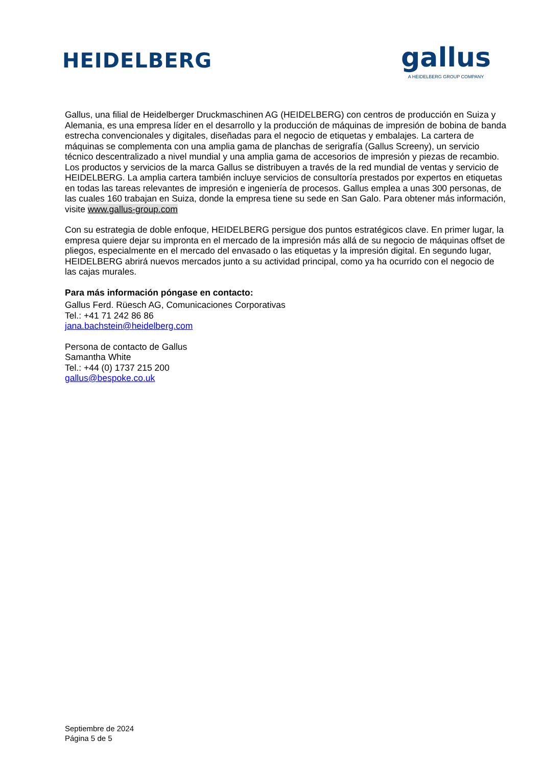HEIDELBERG
gallus
A HEIDELBERG GROUP COMPANY
Gallus, una filial de Heidelberger Druckmaschinen AG (HEIDELBERG) con centros de producción en Suiza y Alemania, es una empresa líder en el desarrollo y la producción de máquinas de impresión de bobina de banda estrecha convencionales y digitales, diseñadas para el negocio de etiquetas y embalajes. La cartera de máquinas se complementa con una amplia gama de planchas de serigrafía (Gallus Screeny), un servicio técnico descentralizado a nivel mundial y una amplia gama de accesorios de impresión y piezas de recambio. Los productos y servicios de la marca Gallus se distribuyen a través de la red mundial de ventas y servicio de HEIDELBERG. La amplia cartera también incluye servicios de consultoría prestados por expertos en etiquetas en todas las tareas relevantes de impresión e ingeniería de procesos. Gallus emplea a unas 300 personas, de las cuales 160 trabajan en Suiza, donde la empresa tiene su sede en San Galo. Para obtener más información, visite www.gallus-group.com
Con su estrategia de doble enfoque, HEIDELBERG persigue dos puntos estratégicos clave. En primer lugar, la empresa quiere dejar su impronta en el mercado de la impresión más allá de su negocio de máquinas offset de pliegos, especialmente en el mercado del envasado o las etiquetas y la impresión digital. En segundo lugar, HEIDELBERG abrirá nuevos mercados junto a su actividad principal, como ya ha ocurrido con el negocio de las cajas murales.
Para más información póngase en contacto:
Gallus Ferd. Rüesch AG, Comunicaciones Corporativas
Tel.: +41 71 242 86 86
jana.bachstein@heidelberg.com
Persona de contacto de Gallus
Samantha White
Tel.: +44 (0) 1737 215 200
gallus@bespoke.co.uk
Septiembre de 2024
Página 5 de 5